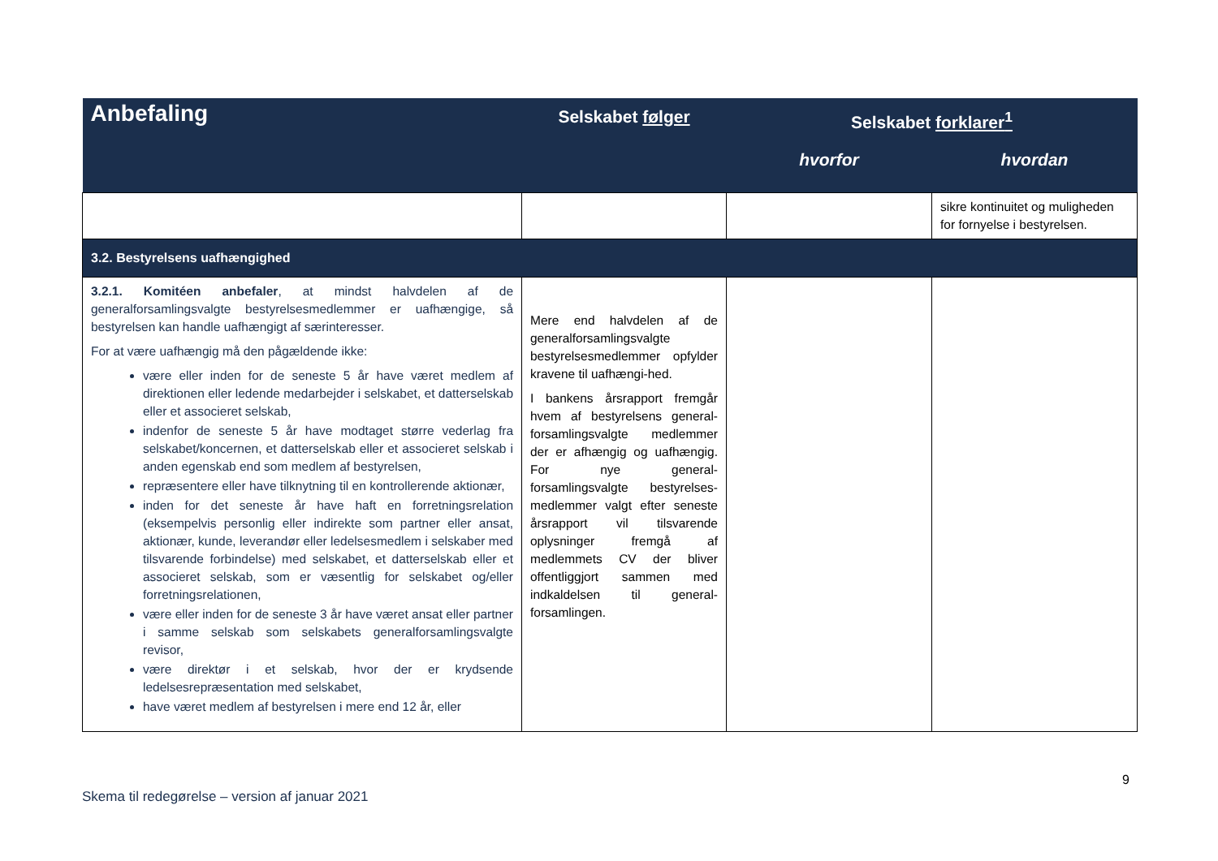| Anbefaling | Selskabet følger | Selskabet forklarer<sup>1</sup> | |
| --- | --- | --- | --- |
| | | hvorfor | hvordan |
| | | | sikre kontinuitet og muligheden for fornyelse i bestyrelsen. |
| 3.2. Bestyrelsens uafhængighed | | | |
| 3.2.1. Komitéen anbefaler , at mindst halvdelen af de generalforsamlingsvalgte bestyrelsesmedlemmer er uafhængige, så bestyrelsen kan handle uafhængigt af særinteresser. For at være uafhængig må den pågældende ikke: være eller inden for de seneste 5 år have været medlem af direktionen eller ledende medarbejder i selskabet, et datterselskab eller et associeret selskab, indenfor de seneste 5 år have modtaget større vederlag fra selskabet/koncernen, et datterselskab eller et associeret selskab i anden egenskab end som medlem af bestyrelsen, repræsentere eller have tilknytning til en kontrollerende aktionær, inden for det seneste år have haft en forretningsrelation (eksempelvis personlig eller indirekte som partner eller ansat, aktionær, kunde, leverandør eller ledelsesmedlem i selskaber med tilsvarende forbindelse) med selskabet, et datterselskab eller et associeret selskab, som er væsentlig for selskabet og/eller forretningsrelationen, være eller inden for de seneste 3 år have været ansat eller partner i samme selskab som selskabets generalforsamlingsvalgte revisor, være direktør i et selskab, hvor der er krydsende ledelsesrepræsentation med selskabet, have været medlem af bestyrelsen i mere end 12 år, eller | Mere end halvdelen af de generalforsamlingsvalgte bestyrelsesmedlemmer opfylder kravene til uafhængi-hed. I bankens årsrapport fremgår hvem af bestyrelsens general-forsamlingsvalgte medlemmer der er afhængig og uafhængig. For nye general-forsamlingsvalgte bestyrelses-medlemmer valgt efter seneste årsrapport vil tilsvarende oplysninger fremgå af medlemmets CV der bliver offentliggjort sammen med indkaldelsen til general-forsamlingen. | | |
9
Skema til redegørelse – version af januar 2021